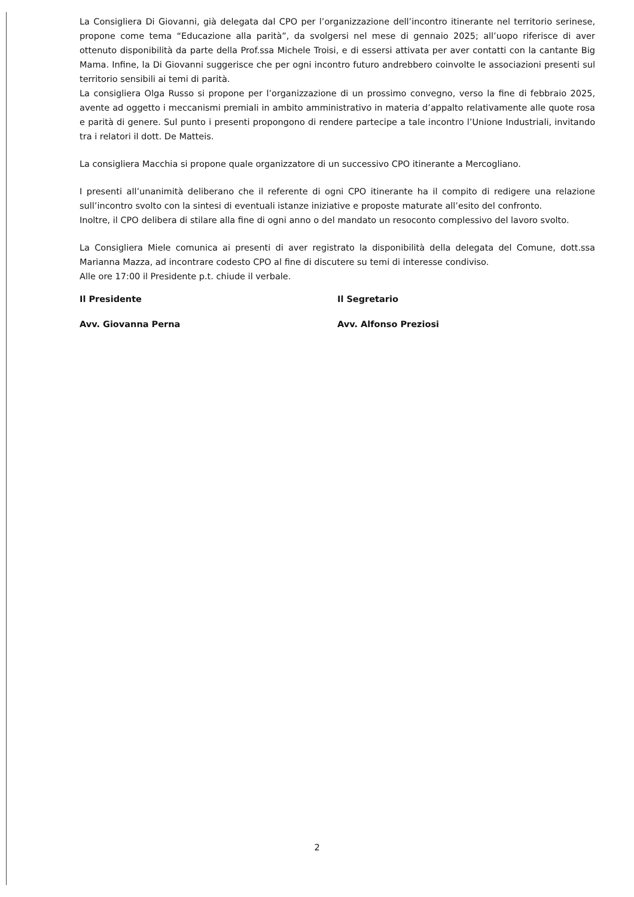La Consigliera Di Giovanni, già delegata dal CPO per l’organizzazione dell’incontro itinerante nel territorio serinese, propone come tema “Educazione alla parità”, da svolgersi nel mese di gennaio 2025; all’uopo riferisce di aver ottenuto disponibilità da parte della Prof.ssa Michele Troisi, e di essersi attivata per aver contatti con la cantante Big Mama. Infine, la Di Giovanni suggerisce che per ogni incontro futuro andrebbero coinvolte le associazioni presenti sul territorio sensibili ai temi di parità.
La consigliera Olga Russo si propone per l’organizzazione di un prossimo convegno, verso la fine di febbraio 2025, avente ad oggetto i meccanismi premiali in ambito amministrativo in materia d’appalto relativamente alle quote rosa e parità di genere. Sul punto i presenti propongono di rendere partecipe a tale incontro l’Unione Industriali, invitando tra i relatori il dott. De Matteis.
La consigliera Macchia si propone quale organizzatore di un successivo CPO itinerante a Mercogliano.
I presenti all’unanimità deliberano che il referente di ogni CPO itinerante ha il compito di redigere una relazione sull’incontro svolto con la sintesi di eventuali istanze iniziative e proposte maturate all’esito del confronto.
Inoltre, il CPO delibera di stilare alla fine di ogni anno o del mandato un resoconto complessivo del lavoro svolto.
La Consigliera Miele comunica ai presenti di aver registrato la disponibilità della delegata del Comune, dott.ssa Marianna Mazza, ad incontrare codesto CPO al fine di discutere su temi di interesse condiviso.
Alle ore 17:00 il Presidente p.t. chiude il verbale.
Il Presidente
Avv. Giovanna Perna
Il Segretario
Avv. Alfonso Preziosi
2